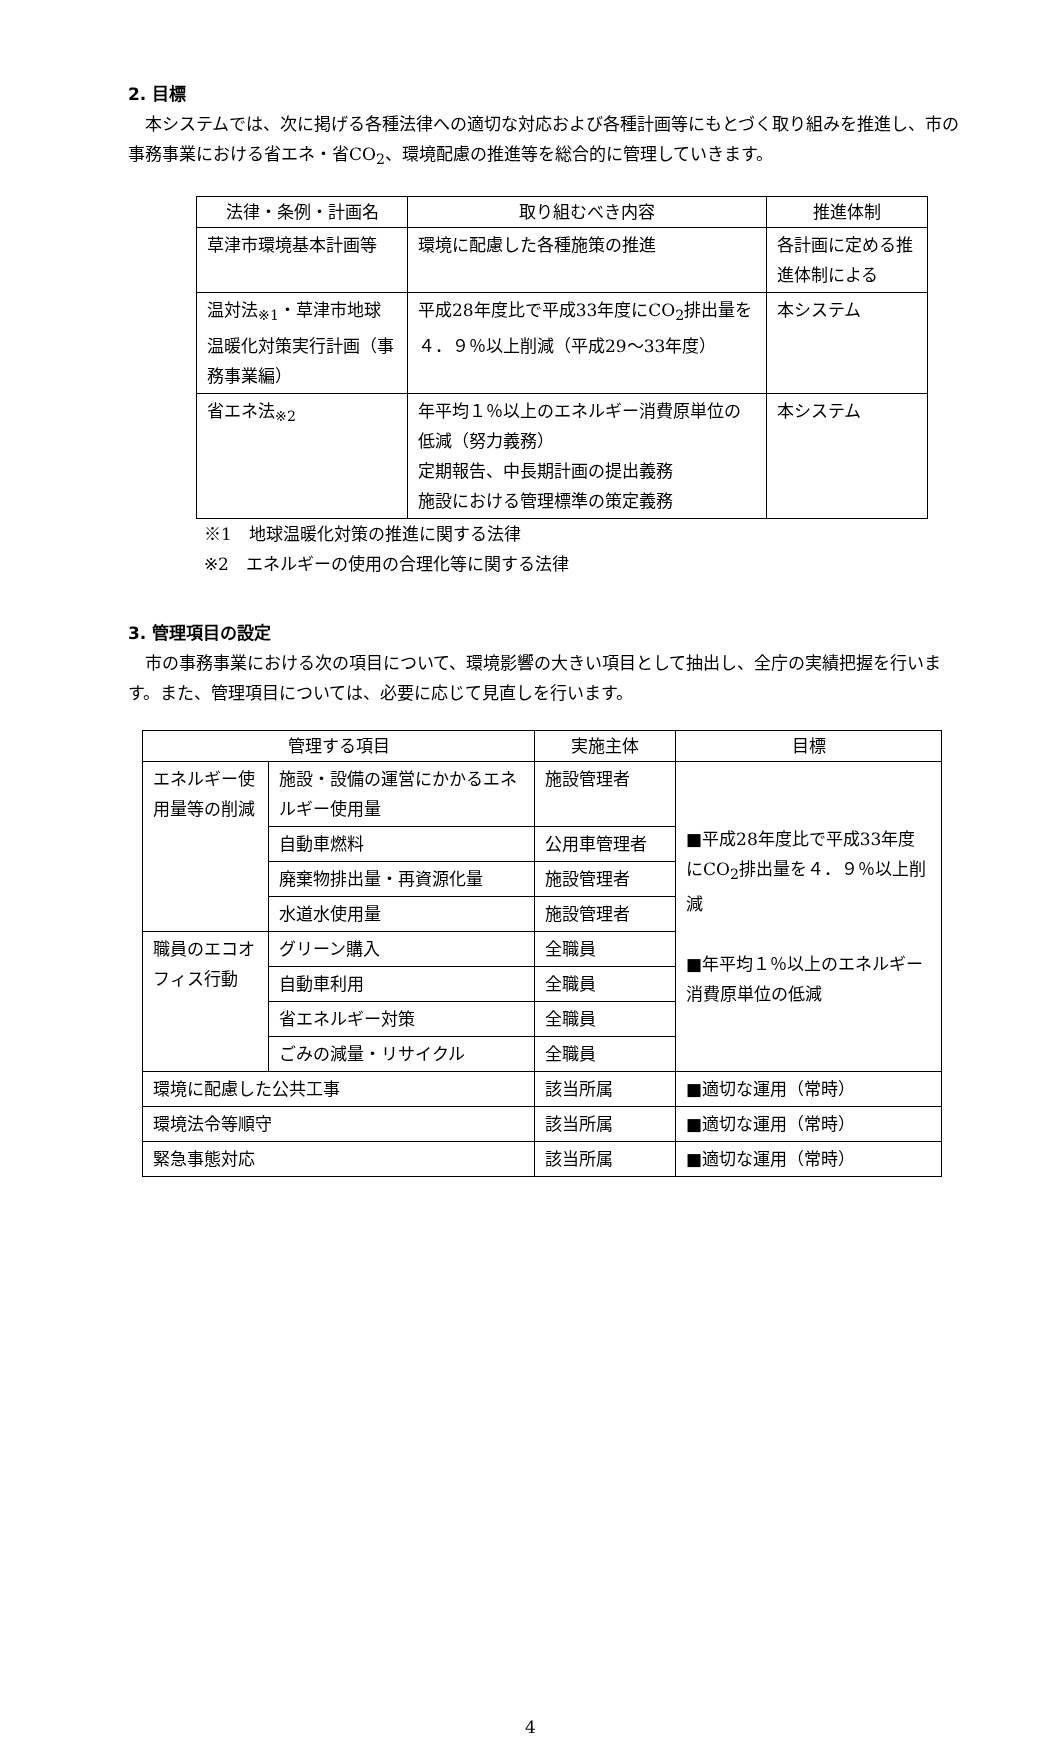2. 目標
本システムでは、次に掲げる各種法律への適切な対応および各種計画等にもとづく取り組みを推進し、市の事務事業における省エネ・省CO<sub>2</sub>、環境配慮の推進等を総合的に管理していきます。
| 法律・条例・計画名 | 取り組むべき内容 | 推進体制 |
| --- | --- | --- |
| 草津市環境基本計画等 | 環境に配慮した各種施策の推進 | 各計画に定める推進体制による |
| 温対法<sub>※1</sub>・草津市地球温暖化対策実行計画（事務事業編） | 平成28年度比で平成33年度にCO<sub>2</sub>排出量を４．９％以上削減（平成29～33年度） | 本システム |
| 省エネ法<sub>※2</sub> | 年平均１％以上のエネルギー消費原単位の低減（努力義務） 定期報告、中長期計画の提出義務 施設における管理標準の策定義務 | 本システム |
※1　地球温暖化対策の推進に関する法律
※2　エネルギーの使用の合理化等に関する法律
3. 管理項目の設定
市の事務事業における次の項目について、環境影響の大きい項目として抽出し、全庁の実績把握を行います。また、管理項目については、必要に応じて見直しを行います。
| 管理する項目 | | 実施主体 | 目標 |
| --- | --- | --- | --- |
| エネルギー使用量等の削減 | 施設・設備の運営にかかるエネルギー使用量 | 施設管理者 | ■平成28年度比で平成33年度にCO<sub>2</sub>排出量を４．９％以上削減 ■年平均１％以上のエネルギー消費原単位の低減 |
| | 自動車燃料 | 公用車管理者 | |
| | 廃棄物排出量・再資源化量 | 施設管理者 | |
| | 水道水使用量 | 施設管理者 | |
| 職員のエコオフィス行動 | グリーン購入 | 全職員 | |
| | 自動車利用 | 全職員 | |
| | 省エネルギー対策 | 全職員 | |
| | ごみの減量・リサイクル | 全職員 | |
| 環境に配慮した公共工事 | | 該当所属 | ■適切な運用（常時） |
| 環境法令等順守 | | 該当所属 | ■適切な運用（常時） |
| 緊急事態対応 | | 該当所属 | ■適切な運用（常時） |
4